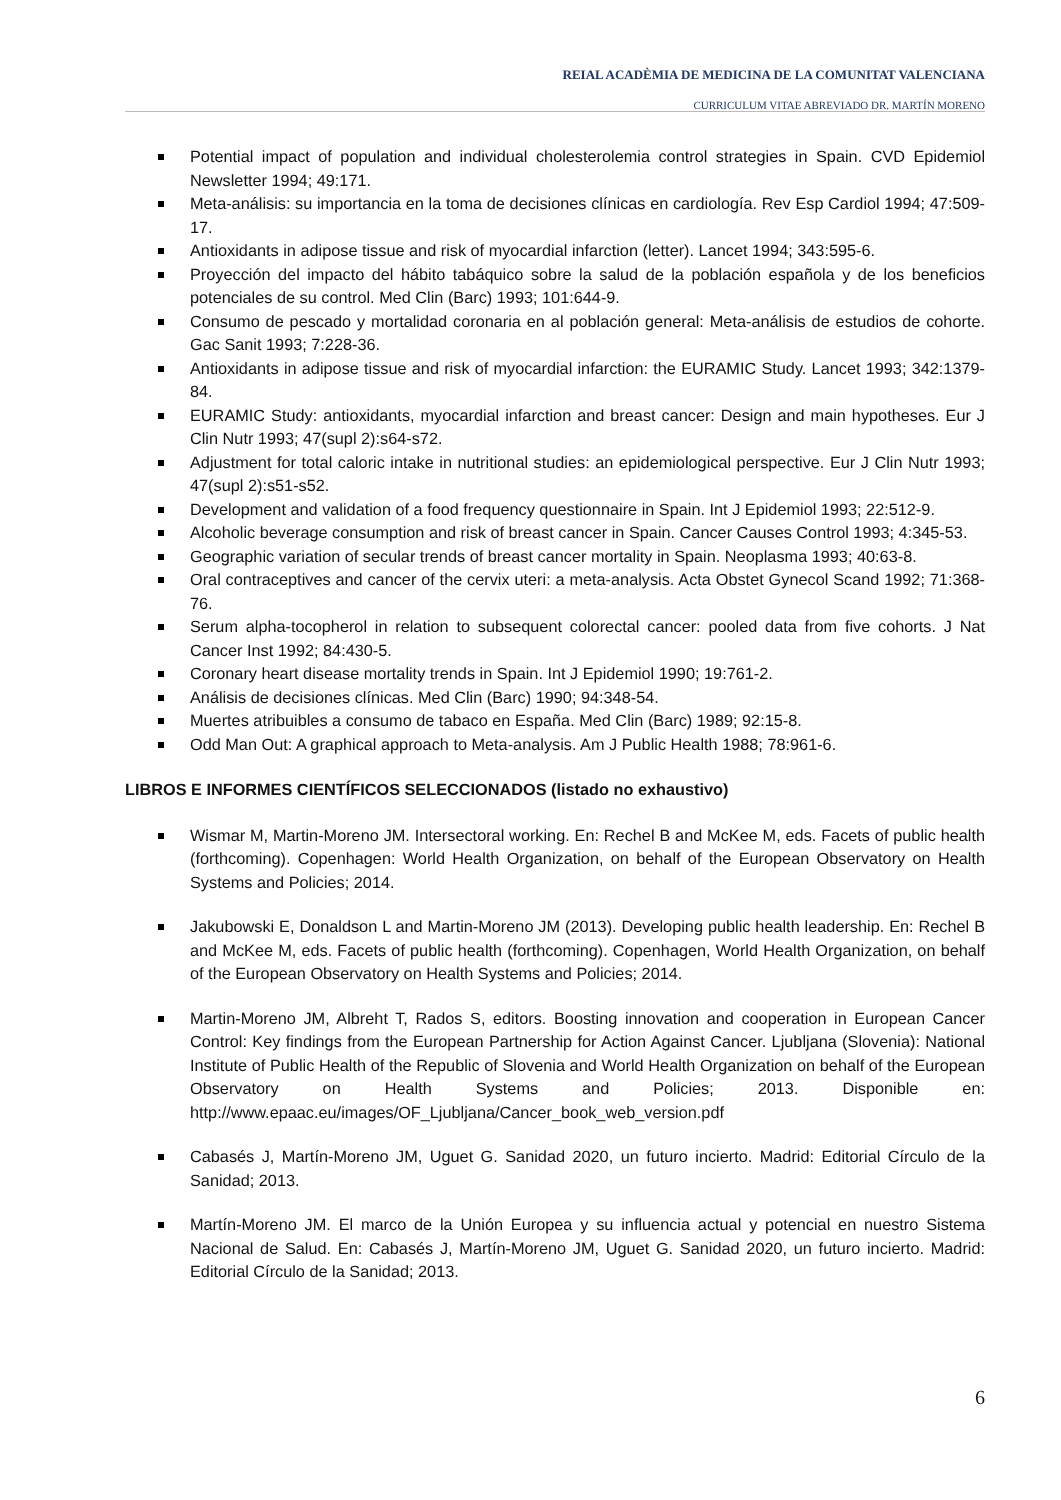REIAL ACADÈMIA DE MEDICINA DE LA COMUNITAT VALENCIANA
CURRICULUM VITAE ABREVIADO DR. MARTÍN MORENO
Potential impact of population and individual cholesterolemia control strategies in Spain. CVD Epidemiol Newsletter 1994; 49:171.
Meta-análisis: su importancia en la toma de decisiones clínicas en cardiología. Rev Esp Cardiol 1994; 47:509-17.
Antioxidants in adipose tissue and risk of myocardial infarction (letter). Lancet 1994; 343:595-6.
Proyección del impacto del hábito tabáquico sobre la salud de la población española y de los beneficios potenciales de su control. Med Clin (Barc) 1993; 101:644-9.
Consumo de pescado y mortalidad coronaria en al población general: Meta-análisis de estudios de cohorte. Gac Sanit 1993; 7:228-36.
Antioxidants in adipose tissue and risk of myocardial infarction: the EURAMIC Study. Lancet 1993; 342:1379-84.
EURAMIC Study: antioxidants, myocardial infarction and breast cancer: Design and main hypotheses. Eur J Clin Nutr 1993; 47(supl 2):s64-s72.
Adjustment for total caloric intake in nutritional studies: an epidemiological perspective. Eur J Clin Nutr 1993; 47(supl 2):s51-s52.
Development and validation of a food frequency questionnaire in Spain. Int J Epidemiol 1993; 22:512-9.
Alcoholic beverage consumption and risk of breast cancer in Spain. Cancer Causes Control 1993; 4:345-53.
Geographic variation of secular trends of breast cancer mortality in Spain. Neoplasma 1993; 40:63-8.
Oral contraceptives and cancer of the cervix uteri: a meta-analysis. Acta Obstet Gynecol Scand 1992; 71:368-76.
Serum alpha-tocopherol in relation to subsequent colorectal cancer: pooled data from five cohorts. J Nat Cancer Inst 1992; 84:430-5.
Coronary heart disease mortality trends in Spain. Int J Epidemiol 1990; 19:761-2.
Análisis de decisiones clínicas. Med Clin (Barc) 1990; 94:348-54.
Muertes atribuibles a consumo de tabaco en España. Med Clin (Barc) 1989; 92:15-8.
Odd Man Out: A graphical approach to Meta-analysis. Am J Public Health 1988; 78:961-6.
LIBROS E INFORMES CIENTÍFICOS SELECCIONADOS (listado no exhaustivo)
Wismar M, Martin-Moreno JM. Intersectoral working. En: Rechel B and McKee M, eds. Facets of public health (forthcoming). Copenhagen: World Health Organization, on behalf of the European Observatory on Health Systems and Policies; 2014.
Jakubowski E, Donaldson L and Martin-Moreno JM (2013). Developing public health leadership. En: Rechel B and McKee M, eds. Facets of public health (forthcoming). Copenhagen, World Health Organization, on behalf of the European Observatory on Health Systems and Policies; 2014.
Martin-Moreno JM, Albreht T, Rados S, editors. Boosting innovation and cooperation in European Cancer Control: Key findings from the European Partnership for Action Against Cancer. Ljubljana (Slovenia): National Institute of Public Health of the Republic of Slovenia and World Health Organization on behalf of the European Observatory on Health Systems and Policies; 2013. Disponible en: http://www.epaac.eu/images/OF_Ljubljana/Cancer_book_web_version.pdf
Cabasés J, Martín-Moreno JM, Uguet G. Sanidad 2020, un futuro incierto. Madrid: Editorial Círculo de la Sanidad; 2013.
Martín-Moreno JM. El marco de la Unión Europea y su influencia actual y potencial en nuestro Sistema Nacional de Salud. En: Cabasés J, Martín-Moreno JM, Uguet G. Sanidad 2020, un futuro incierto. Madrid: Editorial Círculo de la Sanidad; 2013.
6